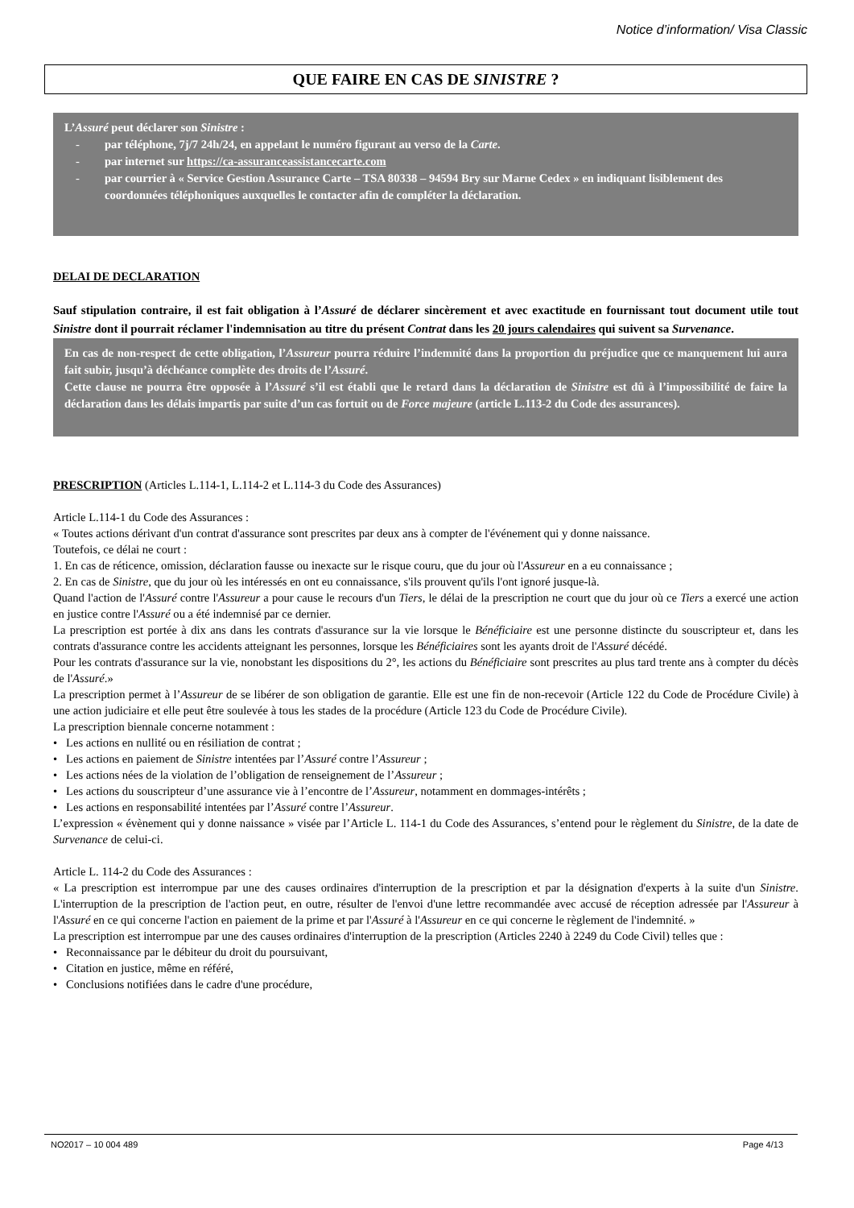Notice d’information/ Visa Classic
QUE FAIRE EN CAS DE SINISTRE ?
L’Assuré peut déclarer son Sinistre :
- par téléphone, 7j/7 24h/24, en appelant le numéro figurant au verso de la Carte.
- par internet sur https://ca-assuranceassistancecarte.com
- par courrier à « Service Gestion Assurance Carte – TSA 80338 – 94594 Bry sur Marne Cedex » en indiquant lisiblement des coordonnées téléphoniques auxquelles le contacter afin de compléter la déclaration.
DELAI DE DECLARATION
Sauf stipulation contraire, il est fait obligation à l’Assuré de déclarer sincèrement et avec exactitude en fournissant tout document utile tout Sinistre dont il pourrait réclamer l'indemnisation au titre du présent Contrat dans les 20 jours calendaires qui suivent sa Survenance.
En cas de non-respect de cette obligation, l’Assureur pourra réduire l’indemnité dans la proportion du préjudice que ce manquement lui aura fait subir, jusqu’à déchéance complète des droits de l’Assuré.
Cette clause ne pourra être opposée à l’Assuré s’il est établi que le retard dans la déclaration de Sinistre est dû à l’impossibilité de faire la déclaration dans les délais impartis par suite d’un cas fortuit ou de Force majeure (article L.113-2 du Code des assurances).
PRESCRIPTION (Articles L.114-1, L.114-2 et L.114-3 du Code des Assurances)
Article L.114-1 du Code des Assurances :
« Toutes actions dérivant d'un contrat d'assurance sont prescrites par deux ans à compter de l'événement qui y donne naissance.
Toutefois, ce délai ne court :
1. En cas de réticence, omission, déclaration fausse ou inexacte sur le risque couru, que du jour où l'Assureur en a eu connaissance ;
2. En cas de Sinistre, que du jour où les intéressés en ont eu connaissance, s'ils prouvent qu'ils l'ont ignoré jusque-là.
Quand l'action de l'Assuré contre l'Assureur a pour cause le recours d'un Tiers, le délai de la prescription ne court que du jour où ce Tiers a exercé une action en justice contre l'Assuré ou a été indemnisé par ce dernier.
La prescription est portée à dix ans dans les contrats d'assurance sur la vie lorsque le Bénéficiaire est une personne distincte du souscripteur et, dans les contrats d'assurance contre les accidents atteignant les personnes, lorsque les Bénéficiaires sont les ayants droit de l'Assuré décédé.
Pour les contrats d'assurance sur la vie, nonobstant les dispositions du 2°, les actions du Bénéficiaire sont prescrites au plus tard trente ans à compter du décès de l'Assuré.»
La prescription permet à l’Assureur de se libérer de son obligation de garantie. Elle est une fin de non-recevoir (Article 122 du Code de Procédure Civile) à une action judiciaire et elle peut être soulevée à tous les stades de la procédure (Article 123 du Code de Procédure Civile).
La prescription biennale concerne notamment :
• Les actions en nullité ou en résiliation de contrat ;
• Les actions en paiement de Sinistre intentées par l’Assuré contre l’Assureur ;
• Les actions nées de la violation de l’obligation de renseignement de l’Assureur ;
• Les actions du souscripteur d’une assurance vie à l’encontre de l’Assureur, notamment en dommages-intérêts ;
• Les actions en responsabilité intentées par l’Assuré contre l’Assureur.
L’expression « évènement qui y donne naissance » visée par l’Article L. 114-1 du Code des Assurances, s’entend pour le règlement du Sinistre, de la date de Survenance de celui-ci.
Article L. 114-2 du Code des Assurances :
« La prescription est interrompue par une des causes ordinaires d'interruption de la prescription et par la désignation d'experts à la suite d'un Sinistre. L'interruption de la prescription de l'action peut, en outre, résulter de l'envoi d'une lettre recommandée avec accusé de réception adressée par l'Assureur à l'Assuré en ce qui concerne l'action en paiement de la prime et par l'Assuré à l'Assureur en ce qui concerne le règlement de l'indemnité. »
La prescription est interrompue par une des causes ordinaires d'interruption de la prescription (Articles 2240 à 2249 du Code Civil) telles que :
• Reconnaissance par le débiteur du droit du poursuivant,
• Citation en justice, même en référé,
• Conclusions notifiées dans le cadre d'une procédure,
NO2017 – 10 004 489 Page 4/13